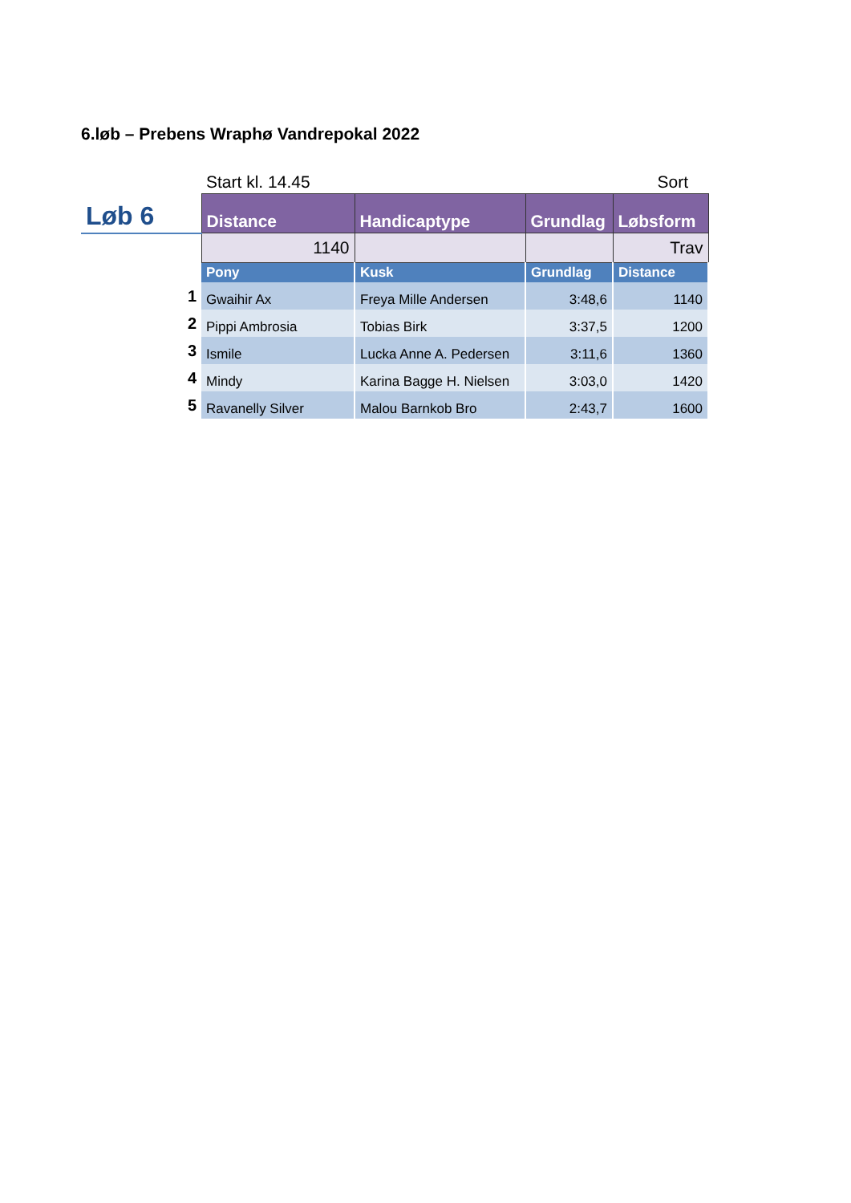6.løb – Prebens Wraphø Vandrepokal 2022
| | Start kl. 14.45 | | | Sort |
| Løb 6 | Distance | Handicaptype | Grundlag | Løbsform |
| | 1140 | | | Trav |
| | Pony | Kusk | Grundlag | Distance |
| 1 | Gwaihir Ax | Freya Mille Andersen | 3:48,6 | 1140 |
| 2 | Pippi Ambrosia | Tobias Birk | 3:37,5 | 1200 |
| 3 | Ismile | Lucka Anne A. Pedersen | 3:11,6 | 1360 |
| 4 | Mindy | Karina Bagge H. Nielsen | 3:03,0 | 1420 |
| 5 | Ravanelly Silver | Malou Barnkob Bro | 2:43,7 | 1600 |